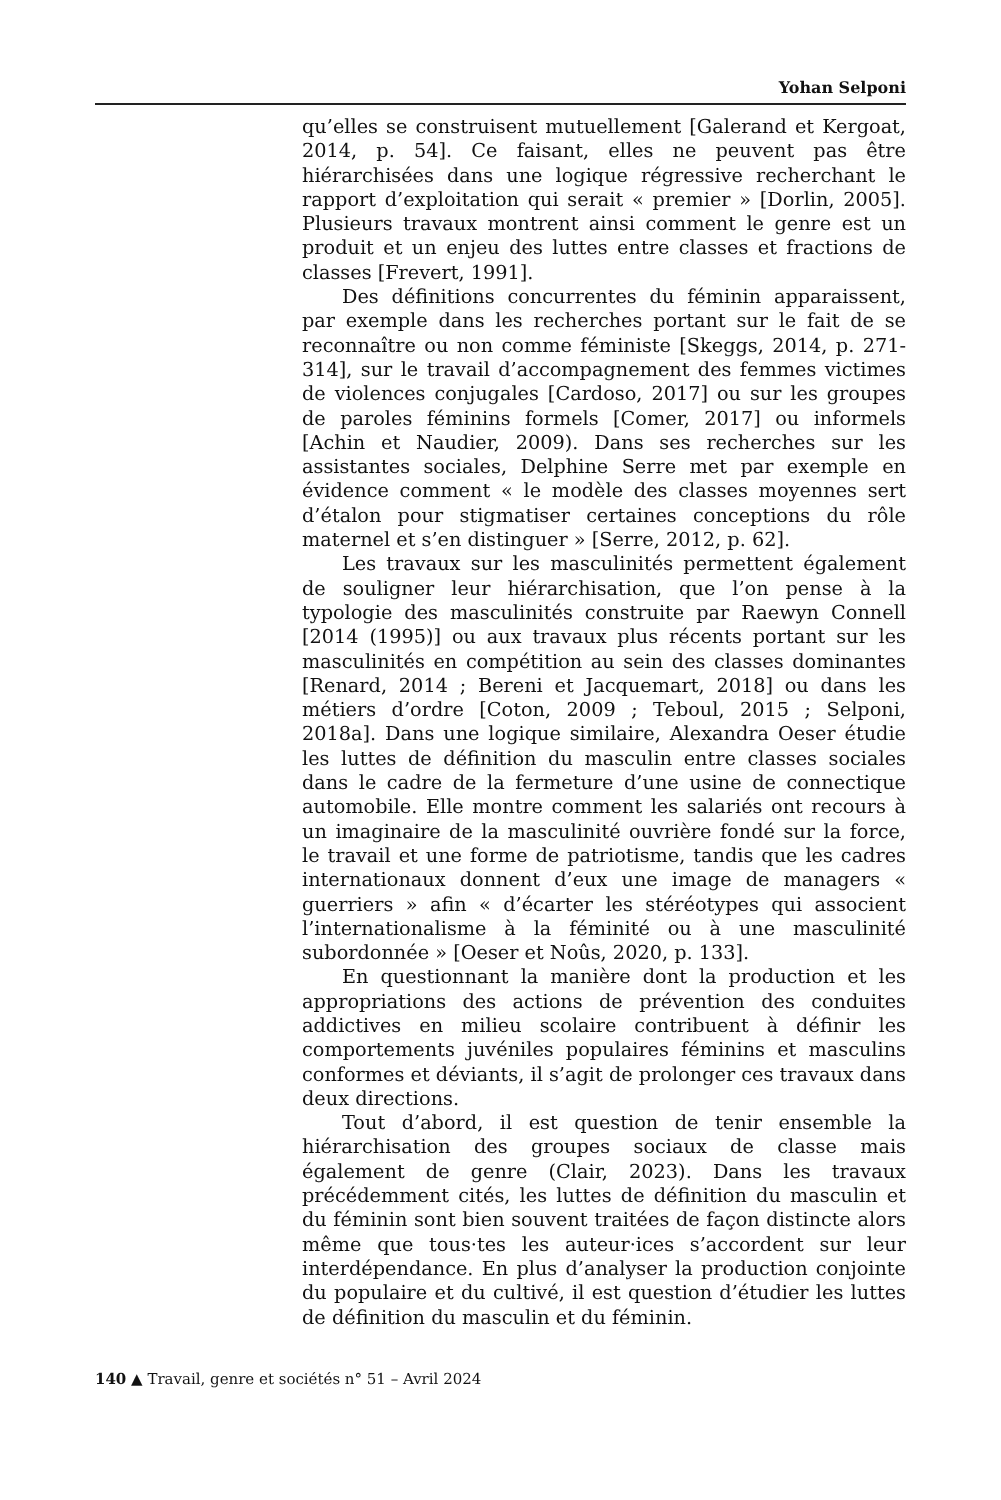Yohan Selponi
qu’elles se construisent mutuellement [Galerand et Kergoat, 2014, p. 54]. Ce faisant, elles ne peuvent pas être hiérarchisées dans une logique régressive recherchant le rapport d’exploitation qui serait « premier » [Dorlin, 2005]. Plusieurs travaux montrent ainsi comment le genre est un produit et un enjeu des luttes entre classes et fractions de classes [Frevert, 1991].
Des définitions concurrentes du féminin apparaissent, par exemple dans les recherches portant sur le fait de se reconnaître ou non comme féministe [Skeggs, 2014, p. 271-314], sur le travail d’accompagnement des femmes victimes de violences conjugales [Cardoso, 2017] ou sur les groupes de paroles féminins formels [Comer, 2017] ou informels [Achin et Naudier, 2009). Dans ses recherches sur les assistantes sociales, Delphine Serre met par exemple en évidence comment « le modèle des classes moyennes sert d’étalon pour stigmatiser certaines conceptions du rôle maternel et s’en distinguer » [Serre, 2012, p. 62].
Les travaux sur les masculinités permettent également de souligner leur hiérarchisation, que l’on pense à la typologie des masculinités construite par Raewyn Connell [2014 (1995)] ou aux travaux plus récents portant sur les masculinités en compétition au sein des classes dominantes [Renard, 2014 ; Bereni et Jacquemart, 2018] ou dans les métiers d’ordre [Coton, 2009 ; Teboul, 2015 ; Selponi, 2018a]. Dans une logique similaire, Alexandra Oeser étudie les luttes de définition du masculin entre classes sociales dans le cadre de la fermeture d’une usine de connectique automobile. Elle montre comment les salariés ont recours à un imaginaire de la masculinité ouvrière fondé sur la force, le travail et une forme de patriotisme, tandis que les cadres internationaux donnent d’eux une image de managers « guerriers » afin « d’écarter les stéréotypes qui associent l’internationalisme à la féminité ou à une masculinité subordonnée » [Oeser et Noûs, 2020, p. 133].
En questionnant la manière dont la production et les appropriations des actions de prévention des conduites addictives en milieu scolaire contribuent à définir les comportements juvéniles populaires féminins et masculins conformes et déviants, il s’agit de prolonger ces travaux dans deux directions.
Tout d’abord, il est question de tenir ensemble la hiérarchisation des groupes sociaux de classe mais également de genre (Clair, 2023). Dans les travaux précédemment cités, les luttes de définition du masculin et du féminin sont bien souvent traitées de façon distincte alors même que tous·tes les auteur·ices s’accordent sur leur interdépendance. En plus d’analyser la production conjointe du populaire et du cultivé, il est question d’étudier les luttes de définition du masculin et du féminin.
140 ▲ Travail, genre et sociétés n° 51 – Avril 2024